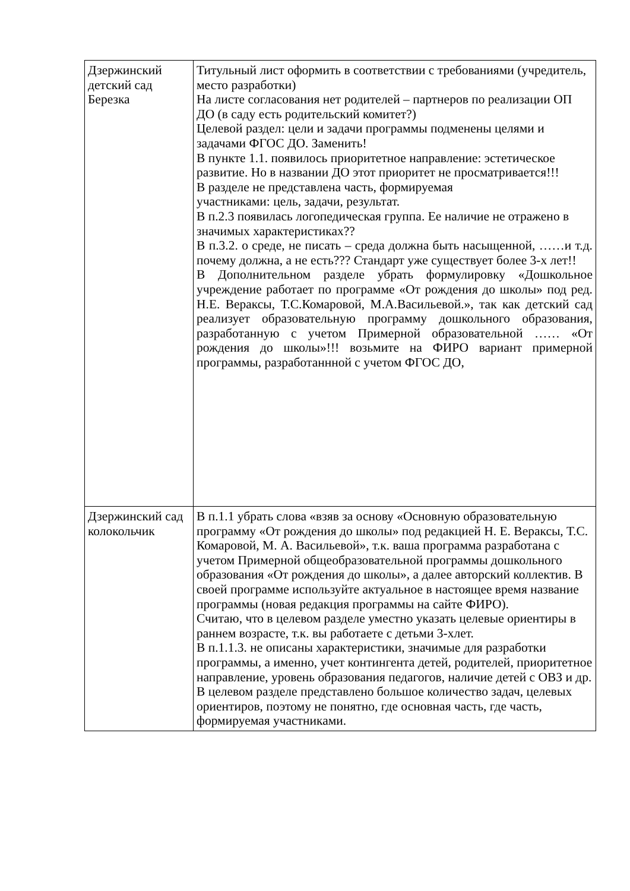| Дзержинский детский сад Березка | Титульный лист оформить в соответствии с требованиями (учредитель, место разработки) На листе согласования нет родителей – партнеров по реализации ОП ДО (в саду есть родительский комитет?) Целевой раздел: цели и задачи программы подменены целями и задачами ФГОС ДО. Заменить! В пункте 1.1. появилось приоритетное направление: эстетическое развитие. Но в названии ДО этот приоритет не просматривается!!! В разделе не представлена часть, формируемая участниками: цель, задачи, результат. В п.2.3 появилась логопедическая группа. Ее наличие не отражено в значимых характеристиках?? В п.3.2. о среде, не писать – среда должна быть насыщенной, ……и т.д. почему должна, а не есть??? Стандарт уже существует более 3-х лет!! В Дополнительном разделе убрать формулировку «Дошкольное учреждение работает по программе «От рождения до школы» под ред. Н.Е. Вераксы, Т.С.Комаровой, М.А.Васильевой.», так как детский сад реализует образовательную программу дошкольного образования, разработанную с учетом Примерной образовательной …… «От рождения до школы»!!! возьмите на ФИРО вариант примерной программы, разработаннной с учетом ФГОС ДО, |
| Дзержинский сад колокольчик | В п.1.1 убрать слова «взяв за основу «Основную образовательную программу «От рождения до школы» под редакцией Н. Е. Вераксы, Т.С. Комаровой, М. А. Васильевой», т.к. ваша программа разработана с учетом Примерной общеобразовательной программы дошкольного образования «От рождения до школы», а далее авторский коллектив. В своей программе используйте актуальное в настоящее время название программы (новая редакция программы на сайте ФИРО). Считаю, что в целевом разделе уместно указать целевые ориентиры в раннем возрасте, т.к. вы работаете с детьми 3-хлет. В п.1.1.3. не описаны характеристики, значимые для разработки программы, а именно, учет контингента детей, родителей, приоритетное направление, уровень образования педагогов, наличие детей с ОВЗ и др. В целевом разделе представлено большое количество задач, целевых ориентиров, поэтому не понятно, где основная часть, где часть, формируемая участниками. |